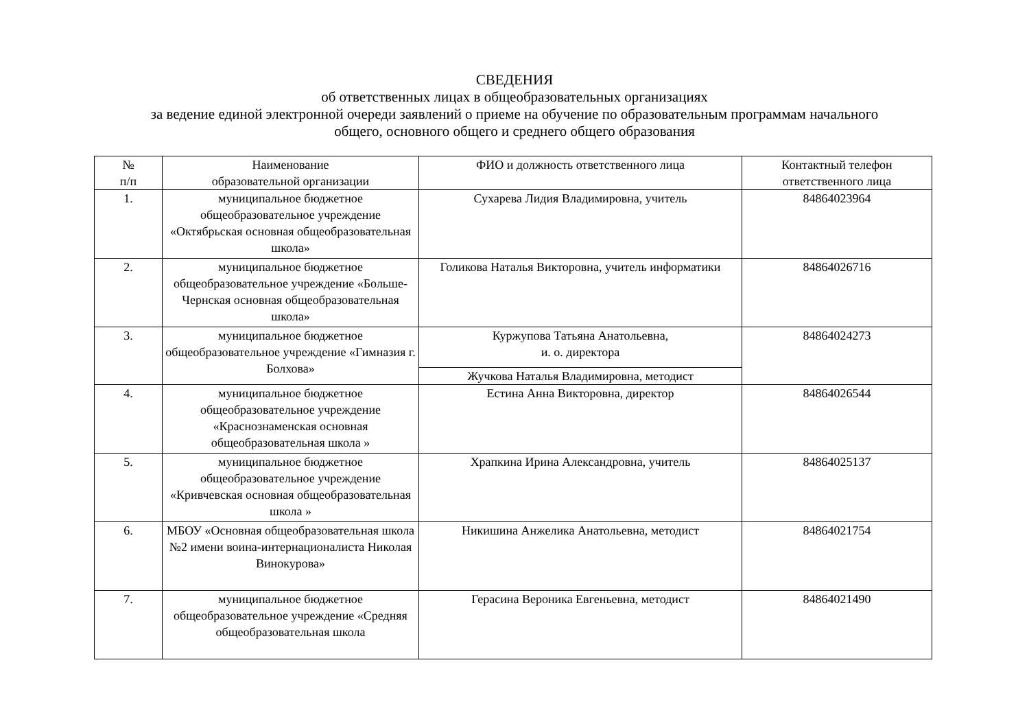СВЕДЕНИЯ
об ответственных лицах в общеобразовательных организациях
за ведение единой электронной очереди заявлений о приеме на обучение по образовательным программам начального
общего, основного общего и среднего общего образования
| № п/п | Наименование образовательной организации | ФИО и должность ответственного лица | Контактный телефон ответственного лица |
| --- | --- | --- | --- |
| 1. | муниципальное бюджетное общеобразовательное учреждение «Октябрьская основная общеобразовательная школа» | Сухарева Лидия Владимировна, учитель | 84864023964 |
| 2. | муниципальное бюджетное общеобразовательное учреждение «Больше-Чернская основная общеобразовательная школа» | Голикова Наталья Викторовна, учитель информатики | 84864026716 |
| 3. | муниципальное бюджетное общеобразовательное учреждение «Гимназия г. Болхова» | Куржупова Татьяна Анатольевна, и. о. директора | 84864024273 |
| | | Жучкова Наталья Владимировна, методист | |
| 4. | муниципальное бюджетное общеобразовательное учреждение «Краснознаменская основная общеобразовательная школа » | Естина Анна Викторовна, директор | 84864026544 |
| 5. | муниципальное бюджетное общеобразовательное учреждение «Кривчевская основная общеобразовательная школа » | Храпкина Ирина Александровна, учитель | 84864025137 |
| 6. | МБОУ «Основная общеобразовательная школа №2 имени воина-интернационалиста Николая Винокурова» | Никишина Анжелика Анатольевна, методист | 84864021754 |
| 7. | муниципальное бюджетное общеобразовательное учреждение «Средняя общеобразовательная школа | Герасина Вероника Евгеньевна, методист | 84864021490 |